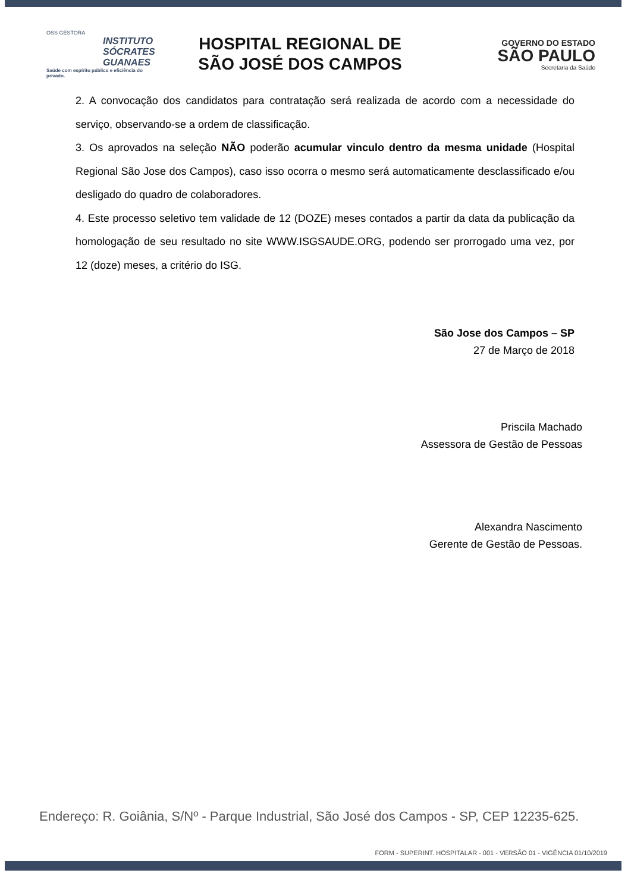OSS GESTORA
INSTITUTO
SÓCRATES
GUANAES
Saúde com espírito público e eficiência do privado.
HOSPITAL REGIONAL DE
SÃO JOSÉ DOS CAMPOS
GOVERNO DO ESTADO
SÃO PAULO
Secretaria da Saúde
2. A convocação dos candidatos para contratação será realizada de acordo com a necessidade do serviço, observando-se a ordem de classificação.
3. Os aprovados na seleção NÃO poderão acumular vinculo dentro da mesma unidade (Hospital Regional São Jose dos Campos), caso isso ocorra o mesmo será automaticamente desclassificado e/ou desligado do quadro de colaboradores.
4. Este processo seletivo tem validade de 12 (DOZE) meses contados a partir da data da publicação da homologação de seu resultado no site WWW.ISGSAUDE.ORG, podendo ser prorrogado uma vez, por 12 (doze) meses, a critério do ISG.
São Jose dos Campos – SP
27 de Março de 2018
Priscila Machado
Assessora de Gestão de Pessoas
Alexandra Nascimento
Gerente de Gestão de Pessoas.
Endereço: R. Goiânia, S/Nº - Parque Industrial, São José dos Campos - SP, CEP 12235-625.
FORM - SUPERINT. HOSPITALAR - 001 - VERSÃO 01 - VIGÊNCIA 01/10/2019